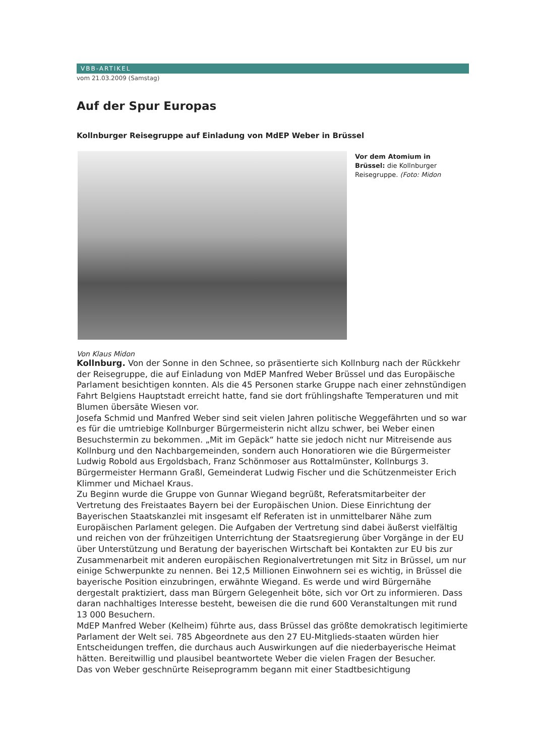VBB-ARTIKEL
vom 21.03.2009 (Samstag)
Auf der Spur Europas
Kollnburger Reisegruppe auf Einladung von MdEP Weber in Brüssel
Vor dem Atomium in Brüssel: die Kollnburger Reisegruppe. (Foto: Midon
Von Klaus Midon
Kollnburg. Von der Sonne in den Schnee, so präsentierte sich Kollnburg nach der Rückkehr der Reisegruppe, die auf Einladung von MdEP Manfred Weber Brüssel und das Europäische Parlament besichtigen konnten. Als die 45 Personen starke Gruppe nach einer zehnstündigen Fahrt Belgiens Hauptstadt erreicht hatte, fand sie dort frühlingshafte Temperaturen und mit Blumen übersäte Wiesen vor.
Josefa Schmid und Manfred Weber sind seit vielen Jahren politische Weggefährten und so war es für die umtriebige Kollnburger Bürgermeisterin nicht allzu schwer, bei Weber einen Besuchstermin zu bekommen. „Mit im Gepäck“ hatte sie jedoch nicht nur Mitreisende aus Kollnburg und den Nachbargemeinden, sondern auch Honoratioren wie die Bürgermeister Ludwig Robold aus Ergoldsbach, Franz Schönmoser aus Rottalmünster, Kollnburgs 3. Bürgermeister Hermann Graßl, Gemeinderat Ludwig Fischer und die Schützenmeister Erich Klimmer und Michael Kraus.
Zu Beginn wurde die Gruppe von Gunnar Wiegand begrüßt, Referatsmitarbeiter der Vertretung des Freistaates Bayern bei der Europäischen Union. Diese Einrichtung der Bayerischen Staatskanzlei mit insgesamt elf Referaten ist in unmittelbarer Nähe zum Europäischen Parlament gelegen. Die Aufgaben der Vertretung sind dabei äußerst vielfältig und reichen von der frühzeitigen Unterrichtung der Staatsregierung über Vorgänge in der EU über Unterstützung und Beratung der bayerischen Wirtschaft bei Kontakten zur EU bis zur Zusammenarbeit mit anderen europäischen Regionalvertretungen mit Sitz in Brüssel, um nur einige Schwerpunkte zu nennen. Bei 12,5 Millionen Einwohnern sei es wichtig, in Brüssel die bayerische Position einzubringen, erwähnte Wiegand. Es werde und wird Bürgernähe dergestalt praktiziert, dass man Bürgern Gelegenheit böte, sich vor Ort zu informieren. Dass daran nachhaltiges Interesse besteht, beweisen die die rund 600 Veranstaltungen mit rund 13 000 Besuchern.
MdEP Manfred Weber (Kelheim) führte aus, dass Brüssel das größte demokratisch legitimierte Parlament der Welt sei. 785 Abgeordnete aus den 27 EU-Mitglieds-staaten würden hier Entscheidungen treffen, die durchaus auch Auswirkungen auf die niederbayerische Heimat hätten. Bereitwillig und plausibel beantwortete Weber die vielen Fragen der Besucher.
Das von Weber geschnürte Reiseprogramm begann mit einer Stadtbesichtigung